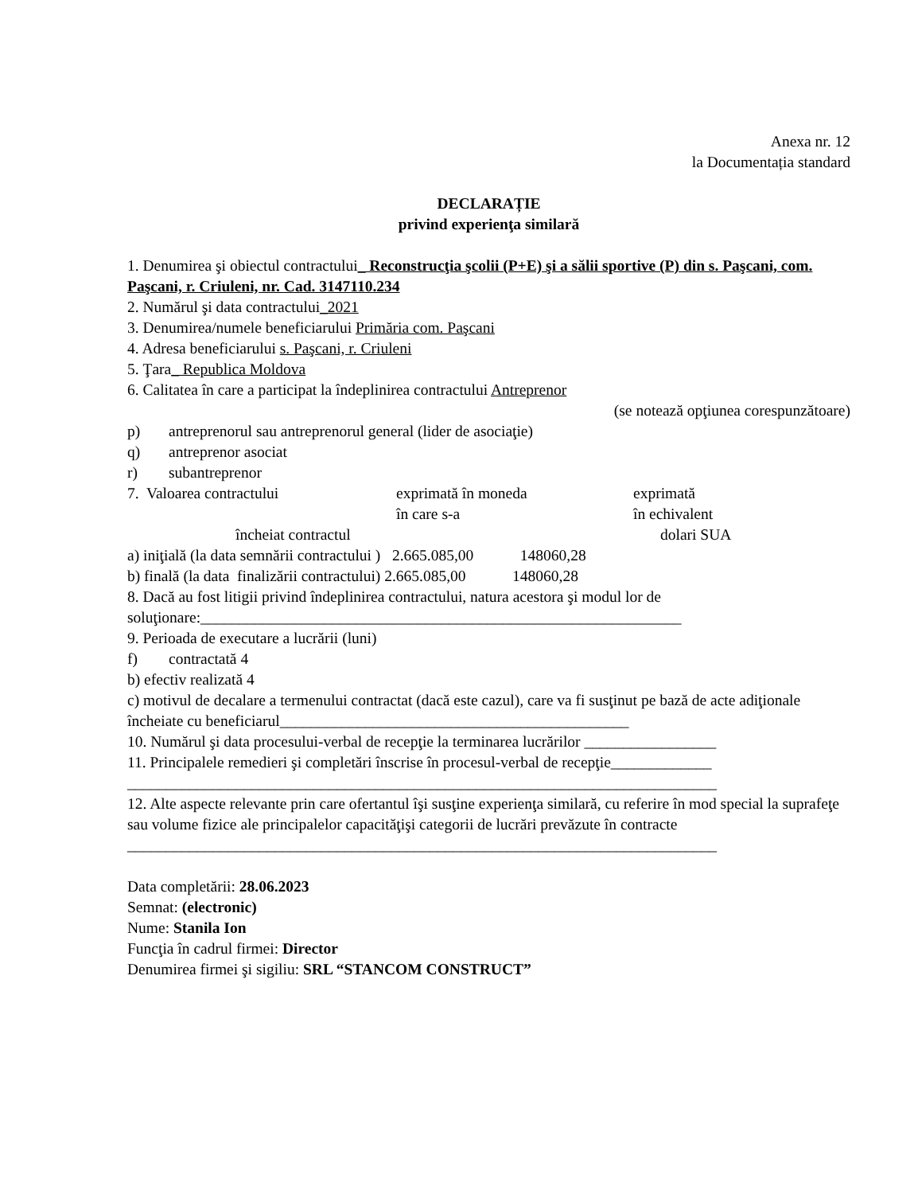Anexa nr. 12
la Documentația standard
DECLARAȚIE
privind experienţa similară
1. Denumirea şi obiectul contractului_ Reconstrucţia şcolii (P+E) şi a sălii sportive (P) din s. Paşcani, com. Paşcani, r. Criuleni, nr. Cad. 3147110.234
2. Numărul şi data contractului_2021
3. Denumirea/numele beneficiarului Primăria com. Paşcani
4. Adresa beneficiarului s. Paşcani, r. Criuleni
5. Ţara_ Republica Moldova
6. Calitatea în care a participat la îndeplinirea contractului Antreprenor
(se notează opţiunea corespunzătoare)
p) antreprenorul sau antreprenorul general (lider de asociaţie)
q) antreprenor asociat
r) subantreprenor
7. Valoarea contractului exprimată în moneda
în care s-a exprimată
în echivalent
încheiat contractul dolari SUA
a) iniţială (la data semnării contractului ) 2.665.085,00 148060,28
b) finală (la data finalizării contractului) 2.665.085,00 148060,28
8. Dacă au fost litigii privind îndeplinirea contractului, natura acestora şi modul lor de soluţionare:______________________________________________________________
9. Perioada de executare a lucrării (luni)
f) contractată 4
b) efectiv realizată 4
c) motivul de decalare a termenului contractat (dacă este cazul), care va fi susţinut pe bază de acte adiţionale încheiate cu beneficiarul_____________________________________________
10. Numărul şi data procesului-verbal de recepţie la terminarea lucrărilor _________________
11. Principalele remedieri şi completări înscrise în procesul-verbal de recepţie_____________ ____________________________________________________________________________
12. Alte aspecte relevante prin care ofertantul îşi susţine experienţa similară, cu referire în mod special la suprafeţe sau volume fizice ale principalelor capacităţişi categorii de lucrări prevăzute în contracte
____________________________________________________________________________
Data completării: 28.06.2023
Semnat: (electronic)
Nume: Stanila Ion
Funcţia în cadrul firmei: Director
Denumirea firmei şi sigiliu: SRL “STANCOM CONSTRUCT”